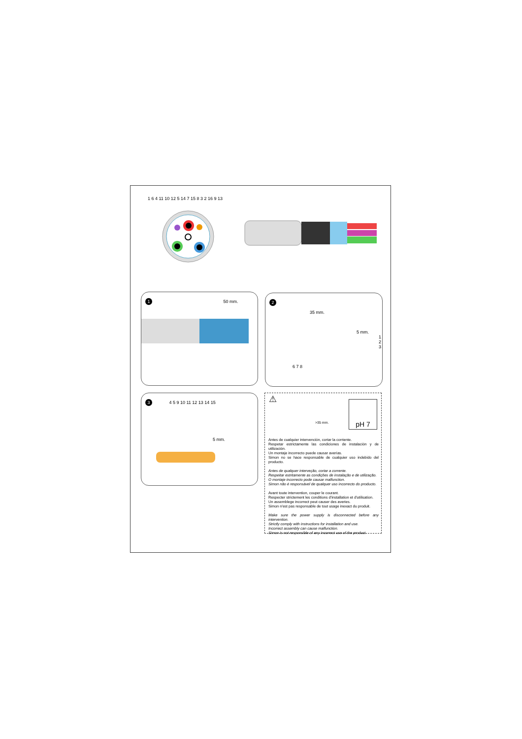1 6 4 11 10 12 5 14 7 15 8 3 2 16 9 13
1 50 mm.
2
35 mm.
5 mm.
1 2 3
6 7 8
3 4 5 9 10 11 12 13 14 15
5 mm.
⚠
>35 mm.
pH 7
Antes de cualquier intervención, cortar la corriente.
Respetar estrictamente las condiciones de instalación y de utilización.
Un montaje incorrecto puede causar averías.
Simon no se hace responsable de cualquier uso indebido del producto.
Antes de qualquer interveção, cortar a corrente.
Respeitar estritamente as condições de instalação e de utilização.
O montaje incorrecto pode causar malfunction.
Simon não é responsável de qualquer uso incorrecto do producto.
Avant toute intervention, couper le courant.
Respecter strictement les conditions d'installation et d'utilisation.
Un assemblege incorrect peut causer des averies.
Simon n'est pas responsable de tout usage inexact du produit.
Make sure the power supply is disconnected before any intervention.
Strictly comply with instructions for installation and use.
Incorrect assembly can cause malfunction.
Simon is not responsible of any incorrect use of the product.